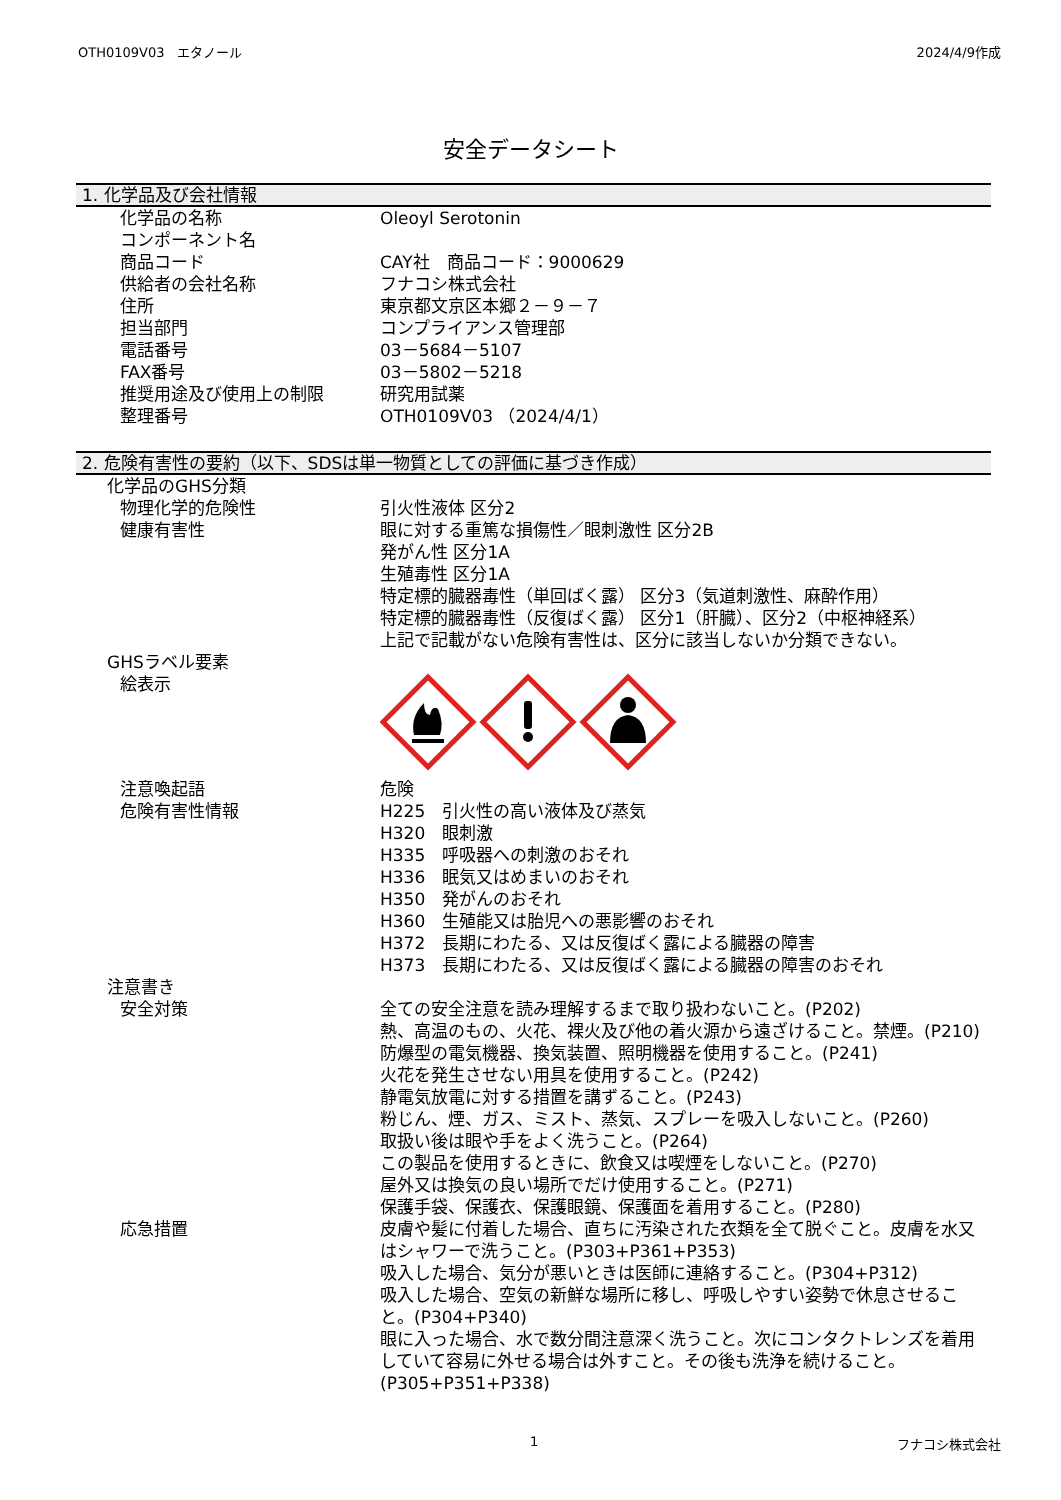OTH0109V03　エタノール 2024/4/9作成
安全データシート
1. 化学品及び会社情報
化学品の名称 Oleoyl Serotonin
コンポーネント名
商品コード CAY社　商品コード：9000629
供給者の会社名称 フナコシ株式会社
住所 東京都文京区本郷２－９－７
担当部門 コンプライアンス管理部
電話番号 03－5684－5107
FAX番号 03－5802－5218
推奨用途及び使用上の制限 研究用試薬
整理番号 OTH0109V03 （2024/4/1）
2. 危険有害性の要約（以下、SDSは単一物質としての評価に基づき作成）
化学品のGHS分類
物理化学的危険性 引火性液体 区分2
健康有害性 眼に対する重篤な損傷性／眼刺激性 区分2B
発がん性 区分1A
生殖毒性 区分1A
特定標的臓器毒性（単回ばく露） 区分3（気道刺激性、麻酔作用）
特定標的臓器毒性（反復ばく露） 区分1（肝臓）、区分2（中枢神経系）
上記で記載がない危険有害性は、区分に該当しないか分類できない。
GHSラベル要素
絵表示
注意喚起語 危険
危険有害性情報 H225　引火性の高い液体及び蒸気
H320　眼刺激
H335　呼吸器への刺激のおそれ
H336　眠気又はめまいのおそれ
H350　発がんのおそれ
H360　生殖能又は胎児への悪影響のおそれ
H372　長期にわたる、又は反復ばく露による臓器の障害
H373　長期にわたる、又は反復ばく露による臓器の障害のおそれ
注意書き
安全対策 全ての安全注意を読み理解するまで取り扱わないこと。(P202)
熱、高温のもの、火花、裸火及び他の着火源から遠ざけること。禁煙。(P210)
防爆型の電気機器、換気装置、照明機器を使用すること。(P241)
火花を発生させない用具を使用すること。(P242)
静電気放電に対する措置を講ずること。(P243)
粉じん、煙、ガス、ミスト、蒸気、スプレーを吸入しないこと。(P260)
取扱い後は眼や手をよく洗うこと。(P264)
この製品を使用するときに、飲食又は喫煙をしないこと。(P270)
屋外又は換気の良い場所でだけ使用すること。(P271)
保護手袋、保護衣、保護眼鏡、保護面を着用すること。(P280)
応急措置 皮膚や髪に付着した場合、直ちに汚染された衣類を全て脱ぐこと。皮膚を水又はシャワーで洗うこと。(P303+P361+P353)
吸入した場合、気分が悪いときは医師に連絡すること。(P304+P312)
吸入した場合、空気の新鮮な場所に移し、呼吸しやすい姿勢で休息させること。(P304+P340)
眼に入った場合、水で数分間注意深く洗うこと。次にコンタクトレンズを着用していて容易に外せる場合は外すこと。その後も洗浄を続けること。(P305+P351+P338)
1 フナコシ株式会社